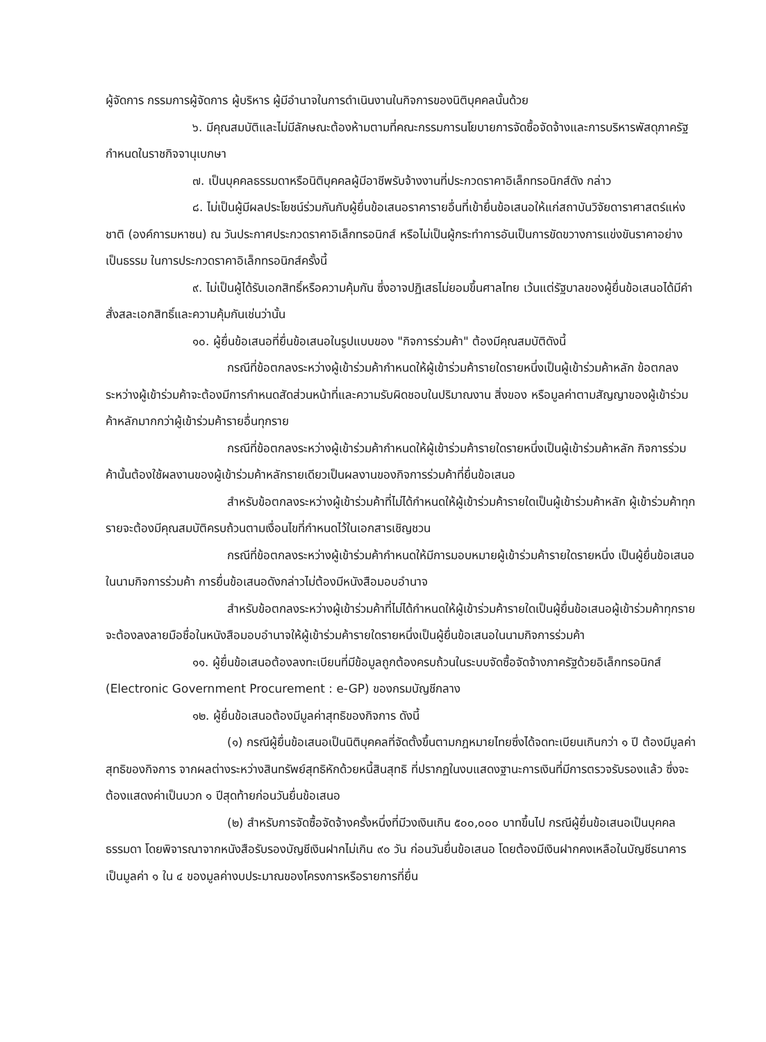ผู้จัดการ กรรมการผู้จัดการ ผู้บริหาร ผู้มีอำนาจในการดำเนินงานในกิจการของนิติบุคคลนั้นด้วย
๖. มีคุณสมบัติและไม่มีลักษณะต้องห้ามตามที่คณะกรรมการนโยบายการจัดซื้อจัดจ้างและการบริหารพัสดุภาครัฐกำหนดในราชกิจจานุเบกษา
๗. เป็นบุคคลธรรมดาหรือนิติบุคคลผู้มีอาชีพรับจ้างงานที่ประกวดราคาอิเล็กทรอนิกส์ดัง กล่าว
๘. ไม่เป็นผู้มีผลประโยชน์ร่วมกันกับผู้ยื่นข้อเสนอราคารายอื่นที่เข้ายื่นข้อเสนอให้แก่สถาบันวิจัยดาราศาสตร์แห่งชาติ (องค์การมหาชน) ณ วันประกาศประกวดราคาอิเล็กทรอนิกส์ หรือไม่เป็นผู้กระทำการอันเป็นการขัดขวางการแข่งขันราคาอย่างเป็นธรรม ในการประกวดราคาอิเล็กทรอนิกส์ครั้งนี้
๙. ไม่เป็นผู้ได้รับเอกสิทธิ์หรือความคุ้มกัน ซึ่งอาจปฏิเสธไม่ยอมขึ้นศาลไทย เว้นแต่รัฐบาลของผู้ยื่นข้อเสนอได้มีคำสั่งสละเอกสิทธิ์และความคุ้มกันเช่นว่านั้น
๑๐. ผู้ยื่นข้อเสนอที่ยื่นข้อเสนอในรูปแบบของ "กิจการร่วมค้า" ต้องมีคุณสมบัติดังนี้
กรณีที่ข้อตกลงระหว่างผู้เข้าร่วมค้ากำหนดให้ผู้เข้าร่วมค้ารายใดรายหนึ่งเป็นผู้เข้าร่วมค้าหลัก ข้อตกลงระหว่างผู้เข้าร่วมค้าจะต้องมีการกำหนดสัดส่วนหน้าที่และความรับผิดชอบในปริมาณงาน สิ่งของ หรือมูลค่าตามสัญญาของผู้เข้าร่วมค้าหลักมากกว่าผู้เข้าร่วมค้ารายอื่นทุกราย
กรณีที่ข้อตกลงระหว่างผู้เข้าร่วมค้ากำหนดให้ผู้เข้าร่วมค้ารายใดรายหนึ่งเป็นผู้เข้าร่วมค้าหลัก กิจการร่วมค้านั้นต้องใช้ผลงานของผู้เข้าร่วมค้าหลักรายเดียวเป็นผลงานของกิจการร่วมค้าที่ยื่นข้อเสนอ
สำหรับข้อตกลงระหว่างผู้เข้าร่วมค้าที่ไม่ได้กำหนดให้ผู้เข้าร่วมค้ารายใดเป็นผู้เข้าร่วมค้าหลัก ผู้เข้าร่วมค้าทุกรายจะต้องมีคุณสมบัติครบถ้วนตามเงื่อนไขที่กำหนดไว้ในเอกสารเชิญชวน
กรณีที่ข้อตกลงระหว่างผู้เข้าร่วมค้ากำหนดให้มีการมอบหมายผู้เข้าร่วมค้ารายใดรายหนึ่ง เป็นผู้ยื่นข้อเสนอ ในนามกิจการร่วมค้า การยื่นข้อเสนอดังกล่าวไม่ต้องมีหนังสือมอบอำนาจ
สำหรับข้อตกลงระหว่างผู้เข้าร่วมค้าที่ไม่ได้กำหนดให้ผู้เข้าร่วมค้ารายใดเป็นผู้ยื่นข้อเสนอผู้เข้าร่วมค้าทุกรายจะต้องลงลายมือชื่อในหนังสือมอบอำนาจให้ผู้เข้าร่วมค้ารายใดรายหนึ่งเป็นผู้ยื่นข้อเสนอในนามกิจการร่วมค้า
๑๑. ผู้ยื่นข้อเสนอต้องลงทะเบียนที่มีข้อมูลถูกต้องครบถ้วนในระบบจัดซื้อจัดจ้างภาครัฐด้วยอิเล็กทรอนิกส์ (Electronic Government Procurement : e-GP) ของกรมบัญชีกลาง
๑๒. ผู้ยื่นข้อเสนอต้องมีมูลค่าสุทธิของกิจการ ดังนี้
(๑) กรณีผู้ยื่นข้อเสนอเป็นนิติบุคคลที่จัดตั้งขึ้นตามกฎหมายไทยซึ่งได้จดทะเบียนเกินกว่า ๑ ปี ต้องมีมูลค่าสุทธิของกิจการ จากผลต่างระหว่างสินทรัพย์สุทธิหักด้วยหนี้สินสุทธิ ที่ปรากฏในงบแสดงฐานะการเงินที่มีการตรวจรับรองแล้ว ซึ่งจะต้องแสดงค่าเป็นบวก ๑ ปีสุดท้ายก่อนวันยื่นข้อเสนอ
(๒) สำหรับการจัดซื้อจัดจ้างครั้งหนึ่งที่มีวงเงินเกิน ๕๐๐,๐๐๐ บาทขึ้นไป กรณีผู้ยื่นข้อเสนอเป็นบุคคลธรรมดา โดยพิจารณาจากหนังสือรับรองบัญชีเงินฝากไม่เกิน ๙๐ วัน ก่อนวันยื่นข้อเสนอ โดยต้องมีเงินฝากคงเหลือในบัญชีธนาคารเป็นมูลค่า ๑ ใน ๔ ของมูลค่างบประมาณของโครงการหรือรายการที่ยื่น